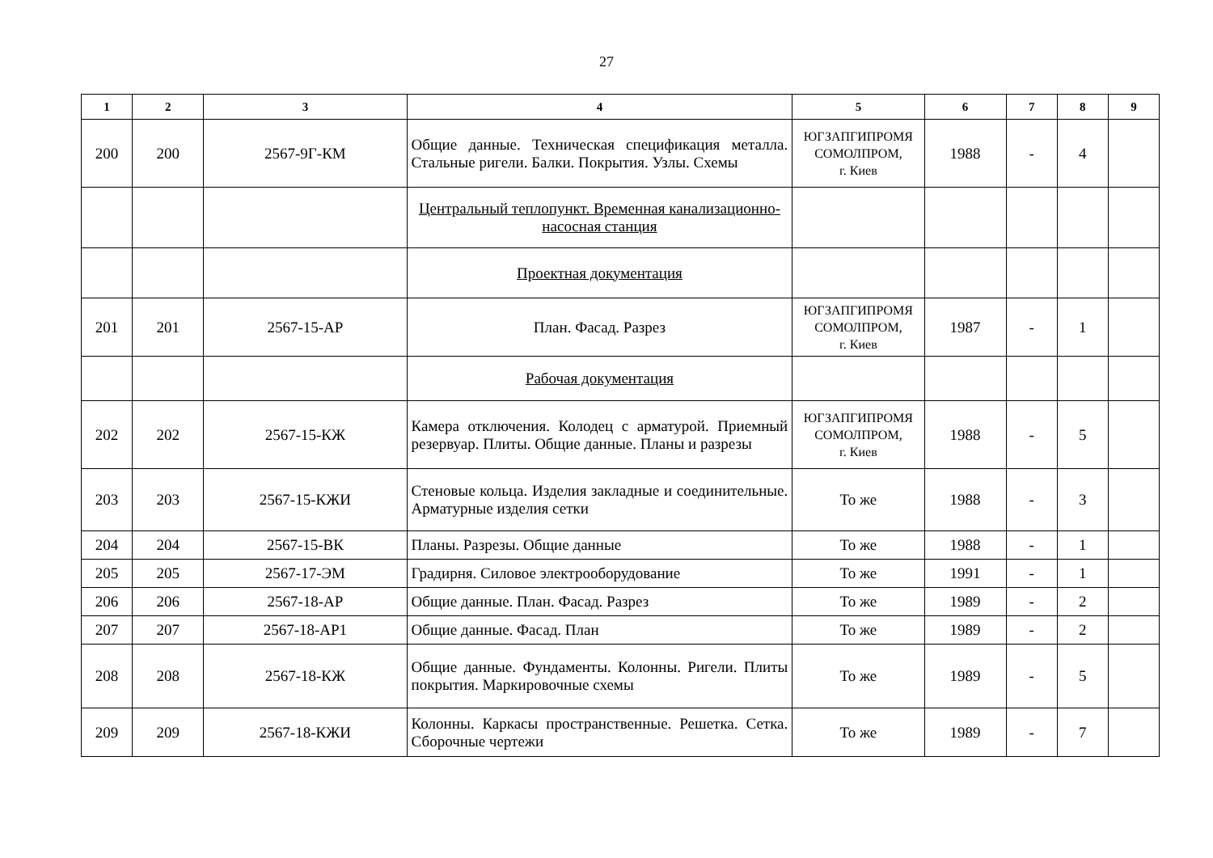27
| 1 | 2 | 3 | 4 | 5 | 6 | 7 | 8 | 9 |
| --- | --- | --- | --- | --- | --- | --- | --- | --- |
| 200 | 200 | 2567-9Г-КМ | Общие данные. Техническая спецификация металла. Стальные ригели. Балки. Покрытия. Узлы. Схемы | ЮГЗАПГИПРОМЯ СОМОЛПРОМ, г. Киев | 1988 | - | 4 | |
| | | | Центральный теплопункт. Временная канализационно-насосная станция | | | | | |
| | | | Проектная документация | | | | | |
| 201 | 201 | 2567-15-АР | План. Фасад. Разрез | ЮГЗАПГИПРОМЯ СОМОЛПРОМ, г. Киев | 1987 | - | 1 | |
| | | | Рабочая документация | | | | | |
| 202 | 202 | 2567-15-КЖ | Камера отключения. Колодец с арматурой. Приемный резервуар. Плиты. Общие данные. Планы и разрезы | ЮГЗАПГИПРОМЯ СОМОЛПРОМ, г. Киев | 1988 | - | 5 | |
| 203 | 203 | 2567-15-КЖИ | Стеновые кольца. Изделия закладные и соединительные. Арматурные изделия сетки | То же | 1988 | - | 3 | |
| 204 | 204 | 2567-15-ВК | Планы. Разрезы. Общие данные | То же | 1988 | - | 1 | |
| 205 | 205 | 2567-17-ЭМ | Градирня. Силовое электрооборудование | То же | 1991 | - | 1 | |
| 206 | 206 | 2567-18-АР | Общие данные. План. Фасад. Разрез | То же | 1989 | - | 2 | |
| 207 | 207 | 2567-18-АР1 | Общие данные. Фасад. План | То же | 1989 | - | 2 | |
| 208 | 208 | 2567-18-КЖ | Общие данные. Фундаменты. Колонны. Ригели. Плиты покрытия. Маркировочные схемы | То же | 1989 | - | 5 | |
| 209 | 209 | 2567-18-КЖИ | Колонны. Каркасы пространственные. Решетка. Сетка. Сборочные чертежи | То же | 1989 | - | 7 | |